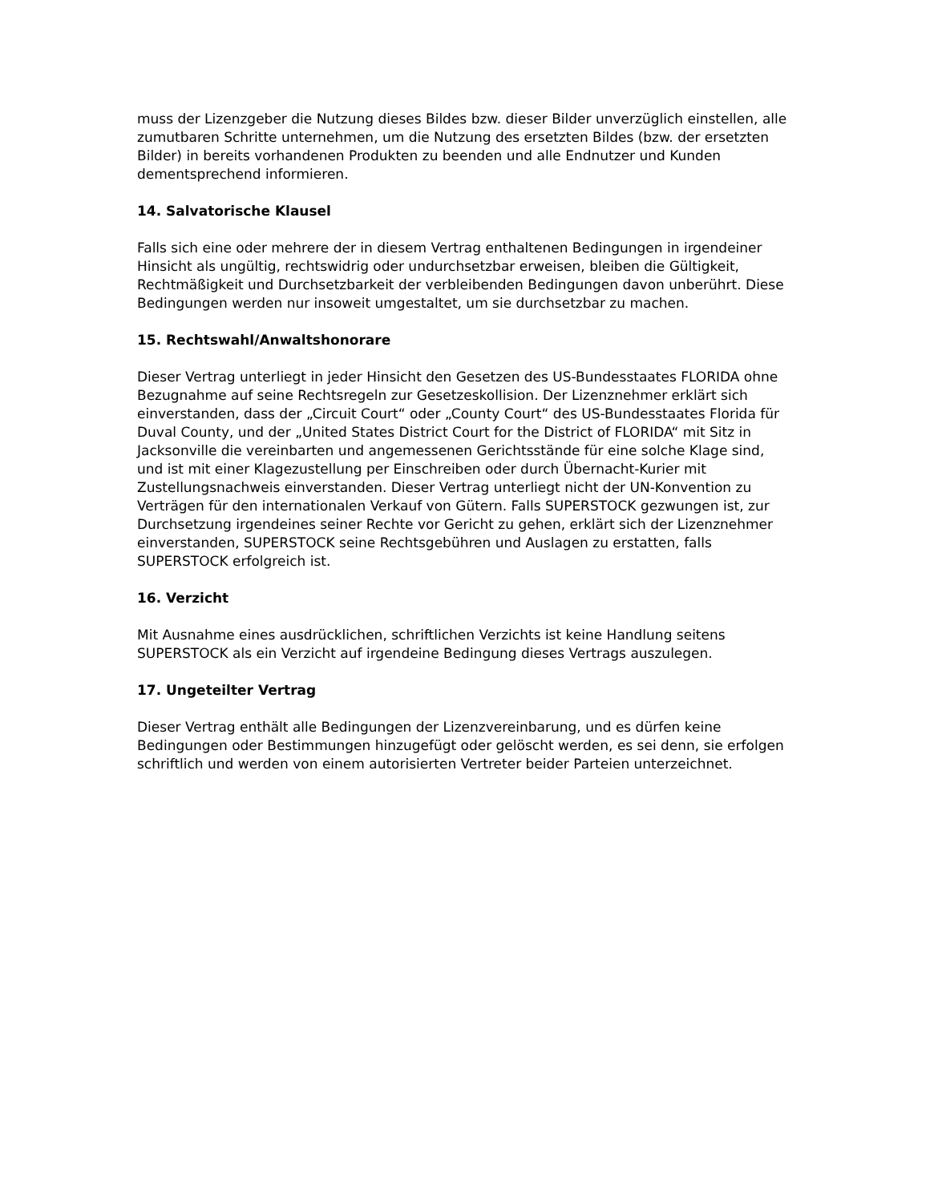muss der Lizenzgeber die Nutzung dieses Bildes bzw. dieser Bilder unverzüglich einstellen, alle zumutbaren Schritte unternehmen, um die Nutzung des ersetzten Bildes (bzw. der ersetzten Bilder) in bereits vorhandenen Produkten zu beenden und alle Endnutzer und Kunden dementsprechend informieren.
14. Salvatorische Klausel
Falls sich eine oder mehrere der in diesem Vertrag enthaltenen Bedingungen in irgendeiner Hinsicht als ungültig, rechtswidrig oder undurchsetzbar erweisen, bleiben die Gültigkeit, Rechtmäßigkeit und Durchsetzbarkeit der verbleibenden Bedingungen davon unberührt. Diese Bedingungen werden nur insoweit umgestaltet, um sie durchsetzbar zu machen.
15. Rechtswahl/Anwaltshonorare
Dieser Vertrag unterliegt in jeder Hinsicht den Gesetzen des US-Bundesstaates FLORIDA ohne Bezugnahme auf seine Rechtsregeln zur Gesetzeskollision. Der Lizenznehmer erklärt sich einverstanden, dass der „Circuit Court“ oder „County Court“ des US-Bundesstaates Florida für Duval County, und der „United States District Court for the District of FLORIDA“ mit Sitz in Jacksonville die vereinbarten und angemessenen Gerichtsstände für eine solche Klage sind, und ist mit einer Klagezustellung per Einschreiben oder durch Übernacht-Kurier mit Zustellungsnachweis einverstanden. Dieser Vertrag unterliegt nicht der UN-Konvention zu Verträgen für den internationalen Verkauf von Gütern. Falls SUPERSTOCK gezwungen ist, zur Durchsetzung irgendeines seiner Rechte vor Gericht zu gehen, erklärt sich der Lizenznehmer einverstanden, SUPERSTOCK seine Rechtsgebühren und Auslagen zu erstatten, falls SUPERSTOCK erfolgreich ist.
16. Verzicht
Mit Ausnahme eines ausdrücklichen, schriftlichen Verzichts ist keine Handlung seitens SUPERSTOCK als ein Verzicht auf irgendeine Bedingung dieses Vertrags auszulegen.
17. Ungeteilter Vertrag
Dieser Vertrag enthält alle Bedingungen der Lizenzvereinbarung, und es dürfen keine Bedingungen oder Bestimmungen hinzugefügt oder gelöscht werden, es sei denn, sie erfolgen schriftlich und werden von einem autorisierten Vertreter beider Parteien unterzeichnet.